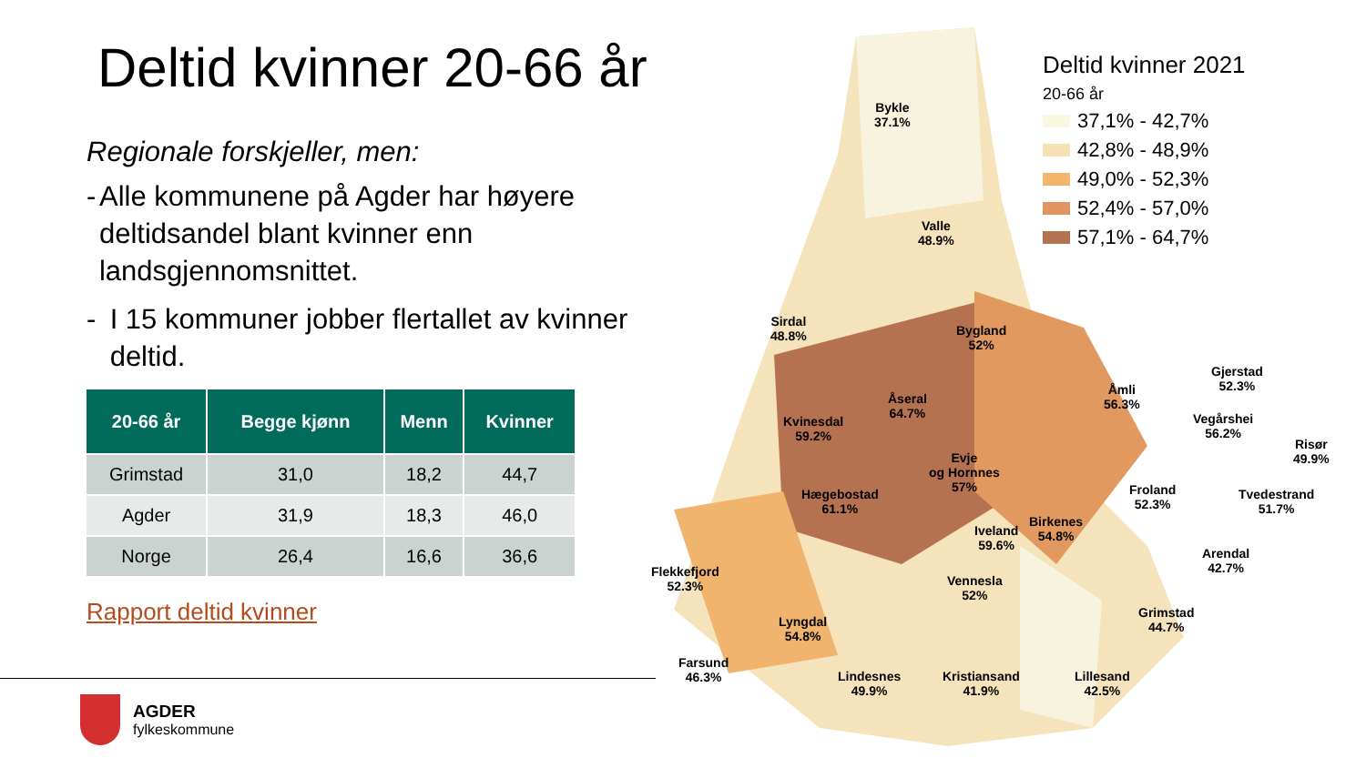Deltid kvinner 20-66 år
Regionale forskjeller, men:
- Alle kommunene på Agder har høyere deltidsandel blant kvinner enn landsgjennomsnittet.
- I 15 kommuner jobber flertallet av kvinner deltid.
| 20-66 år | Begge kjønn | Menn | Kvinner |
| --- | --- | --- | --- |
| Grimstad | 31,0 | 18,2 | 44,7 |
| Agder | 31,9 | 18,3 | 46,0 |
| Norge | 26,4 | 16,6 | 36,6 |
Rapport deltid kvinner
AGDER
fylkeskommune
Deltid kvinner 2021
20-66 år
37,1% - 42,7%
42,8% - 48,9%
49,0% - 52,3%
52,4% - 57,0%
57,1% - 64,7%
Bykle
37.1%
Valle
48.9%
Sirdal
48.8%
Bygland
52%
Åseral
64.7%
Åmli
56.3%
Gjerstad
52.3%
Kvinesdal
59.2%
Vegårshei
56.2%
Risør
49.9%
Evje
og Hornnes
57%
Hægebostad
61.1%
Froland
52.3%
Tvedestrand
51.7%
Birkenes
54.8%
Iveland
59.6%
Arendal
42.7%
Flekkefjord
52.3%
Vennesla
52%
Grimstad
44.7%
Lyngdal
54.8%
Farsund
46.3%
Lindesnes
49.9%
Kristiansand
41.9%
Lillesand
42.5%